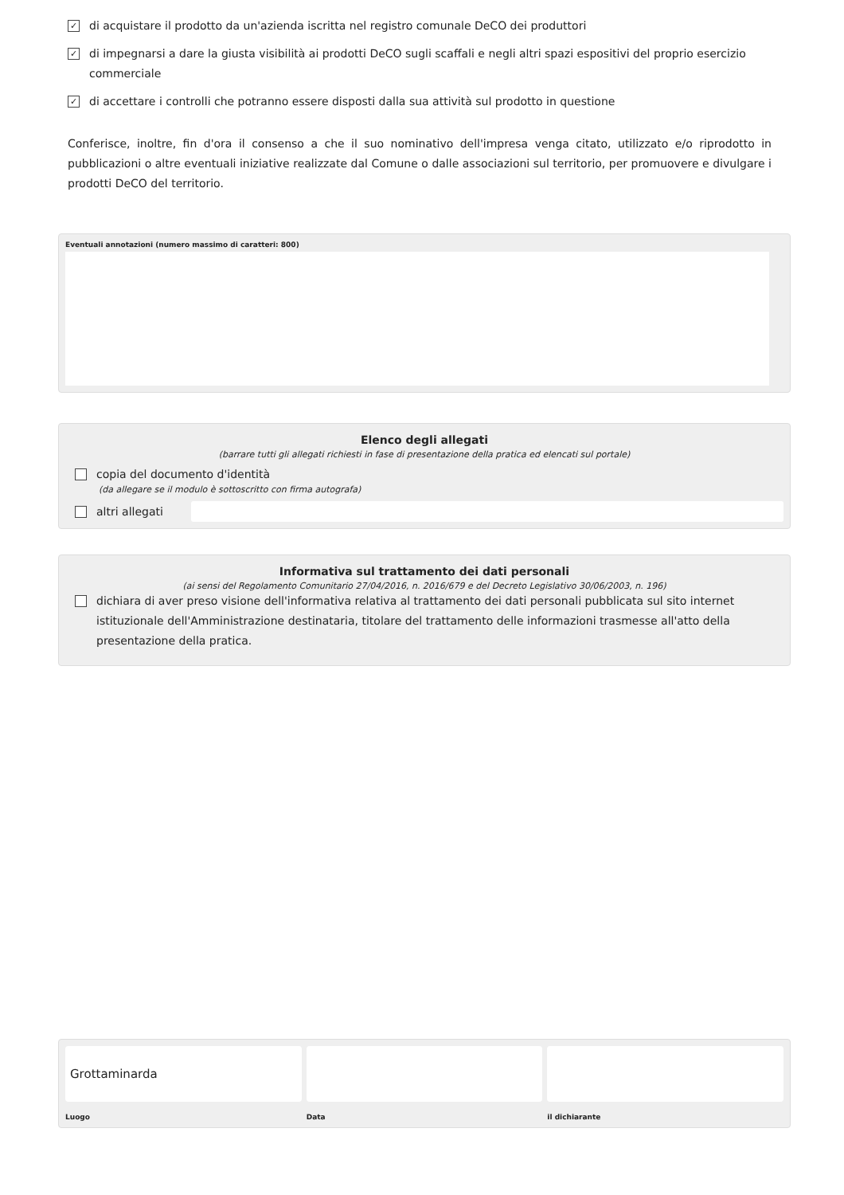✓ di acquistare il prodotto da un'azienda iscritta nel registro comunale DeCO dei produttori
✓ di impegnarsi a dare la giusta visibilità ai prodotti DeCO sugli scaffali e negli altri spazi espositivi del proprio esercizio commerciale
✓ di accettare i controlli che potranno essere disposti dalla sua attività sul prodotto in questione
Conferisce, inoltre, fin d'ora il consenso a che il suo nominativo dell'impresa venga citato, utilizzato e/o riprodotto in pubblicazioni o altre eventuali iniziative realizzate dal Comune o dalle associazioni sul territorio, per promuovere e divulgare i prodotti DeCO del territorio.
Eventuali annotazioni (numero massimo di caratteri: 800)
Elenco degli allegati
(barrare tutti gli allegati richiesti in fase di presentazione della pratica ed elencati sul portale)
copia del documento d'identità
(da allegare se il modulo è sottoscritto con firma autografa)
altri allegati
Informativa sul trattamento dei dati personali
(ai sensi del Regolamento Comunitario 27/04/2016, n. 2016/679 e del Decreto Legislativo 30/06/2003, n. 196)
dichiara di aver preso visione dell'informativa relativa al trattamento dei dati personali pubblicata sul sito internet istituzionale dell'Amministrazione destinataria, titolare del trattamento delle informazioni trasmesse all'atto della presentazione della pratica.
Grottaminarda
Luogo
Data il dichiarante